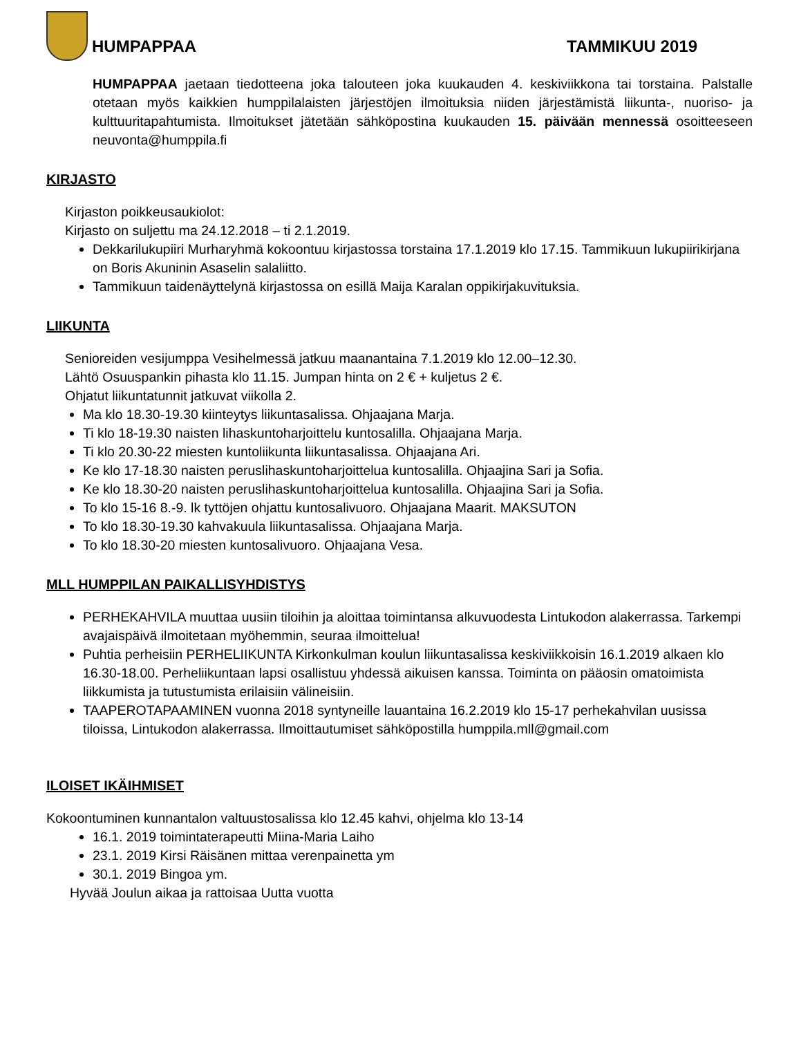HUMPAPPAA
TAMMIKUU 2019
HUMPAPPAA jaetaan tiedotteena joka talouteen joka kuukauden 4. keskiviikkona tai torstaina. Palstalle otetaan myös kaikkien humppilalaisten järjestöjen ilmoituksia niiden järjestämistä liikunta-, nuoriso- ja kulttuuritapahtumista. Ilmoitukset jätetään sähköpostina kuukauden 15. päivään mennessä osoitteeseen neuvonta@humppila.fi
KIRJASTO
Kirjaston poikkeusaukiolot:
Kirjasto on suljettu ma 24.12.2018 – ti 2.1.2019.
Dekkarilukupiiri Murharyhmä kokoontuu kirjastossa torstaina 17.1.2019 klo 17.15. Tammikuun lukupiirikirjana on Boris Akuninin Asaselin salaliitto.
Tammikuun taidenäyttelynä kirjastossa on esillä Maija Karalan oppikirjakuvituksia.
LIIKUNTA
Senioreiden vesijumppa Vesihelmessä jatkuu maanantaina 7.1.2019 klo 12.00–12.30.
Lähtö Osuuspankin pihasta klo 11.15. Jumpan hinta on 2 € + kuljetus 2 €.
Ohjatut liikuntatunnit jatkuvat viikolla 2.
Ma klo 18.30-19.30 kiinteytys liikuntasalissa. Ohjaajana Marja.
Ti klo 18-19.30 naisten lihaskuntoharjoittelu kuntosalilla. Ohjaajana Marja.
Ti klo 20.30-22 miesten kuntoliikunta liikuntasalissa. Ohjaajana Ari.
Ke klo 17-18.30 naisten peruslihaskuntoharjoittelua kuntosalilla. Ohjaajina Sari ja Sofia.
Ke klo 18.30-20 naisten peruslihaskuntoharjoittelua kuntosalilla. Ohjaajina Sari ja Sofia.
To klo 15-16 8.-9. lk tyttöjen ohjattu kuntosalivuoro. Ohjaajana Maarit. MAKSUTON
To klo 18.30-19.30 kahvakuula liikuntasalissa. Ohjaajana Marja.
To klo 18.30-20 miesten kuntosalivuoro. Ohjaajana Vesa.
MLL HUMPPILAN PAIKALLISYHDISTYS
PERHEKAHVILA muuttaa uusiin tiloihin ja aloittaa toimintansa alkuvuodesta Lintukodon alakerrassa. Tarkempi avajaispäivä ilmoitetaan myöhemmin, seuraa ilmoittelua!
Puhtia perheisiin PERHELIIKUNTA Kirkonkulman koulun liikuntasalissa keskiviikkoisin 16.1.2019 alkaen klo 16.30-18.00. Perheliikuntaan lapsi osallistuu yhdessä aikuisen kanssa. Toiminta on pääosin omatoimista liikkumista ja tutustumista erilaisiin välineisiin.
TAAPEROTAPAAMINEN vuonna 2018 syntyneille lauantaina 16.2.2019 klo 15-17 perhekahvilan uusissa tiloissa, Lintukodon alakerrassa. Ilmoittautumiset sähköpostilla humppila.mll@gmail.com
ILOISET IKÄIHMISET
Kokoontuminen kunnantalon valtuustosalissa klo 12.45 kahvi, ohjelma klo 13-14
16.1. 2019 toimintaterapeutti Miina-Maria Laiho
23.1. 2019 Kirsi Räisänen mittaa verenpainetta ym
30.1. 2019 Bingoa ym.
Hyvää Joulun aikaa ja rattoisaa Uutta vuotta